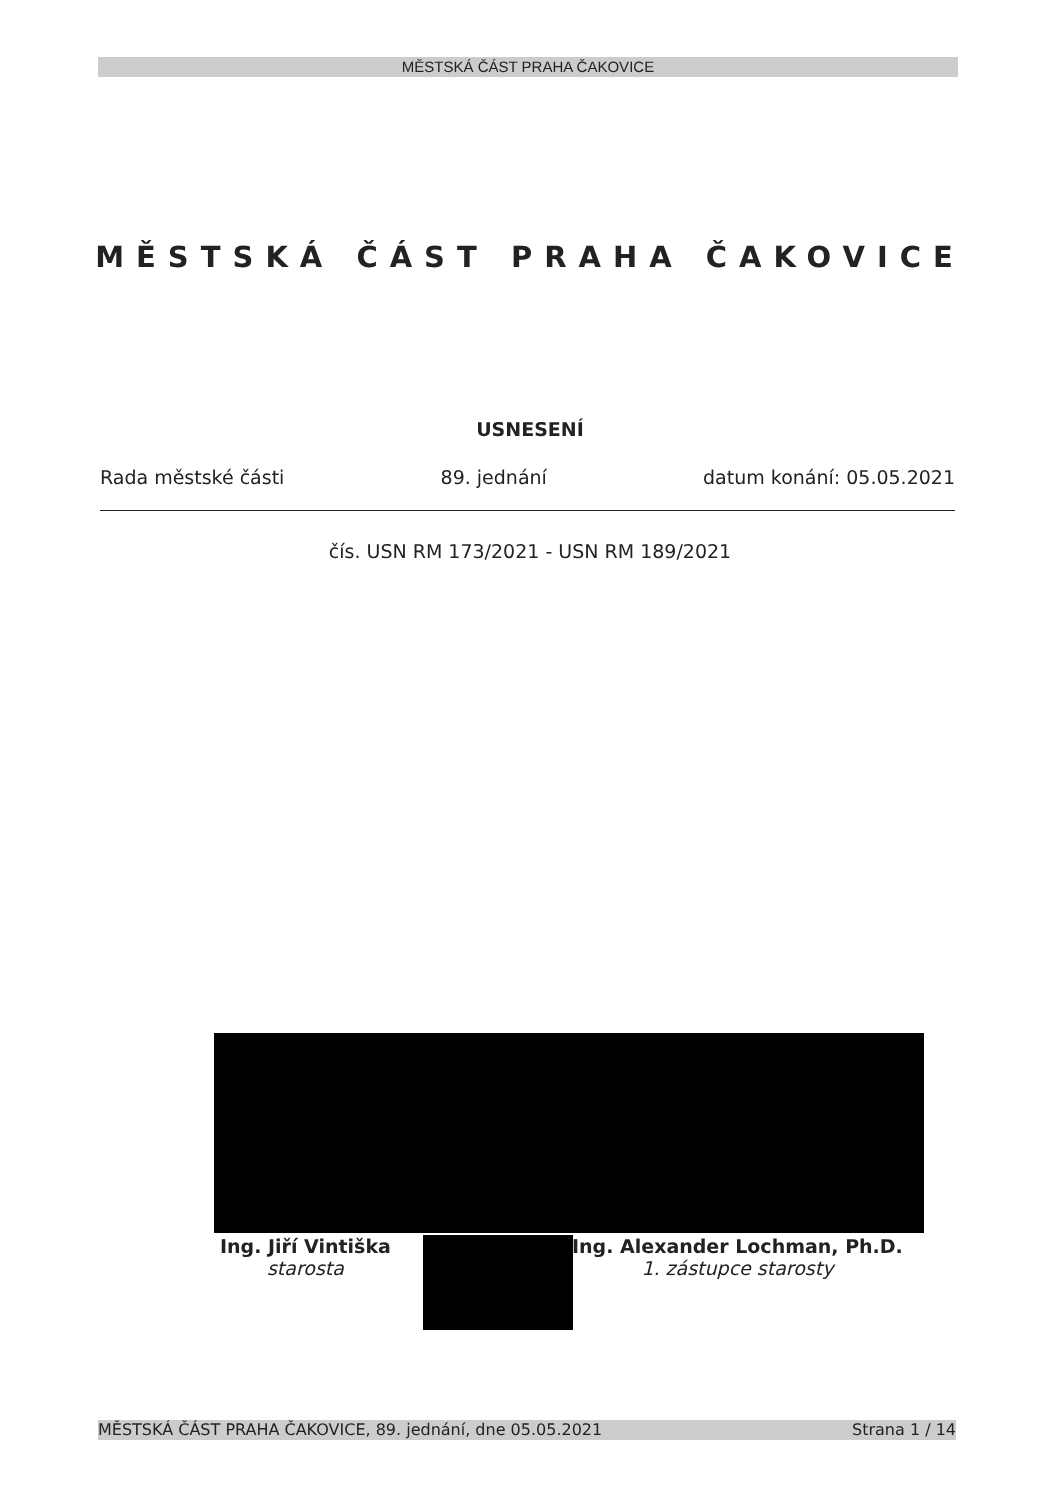MĚSTSKÁ ČÁST PRAHA ČAKOVICE
MĚSTSKÁ ČÁST PRAHA ČAKOVICE
USNESENÍ
Rada městské části 89. jednání datum konání: 05.05.2021
čís. USN RM 173/2021 - USN RM 189/2021
Ing. Jiří Vintiška
starosta
Ing. Alexander Lochman, Ph.D.
1. zástupce starosty
MĚSTSKÁ ČÁST PRAHA ČAKOVICE, 89. jednání, dne 05.05.2021 Strana 1 / 14